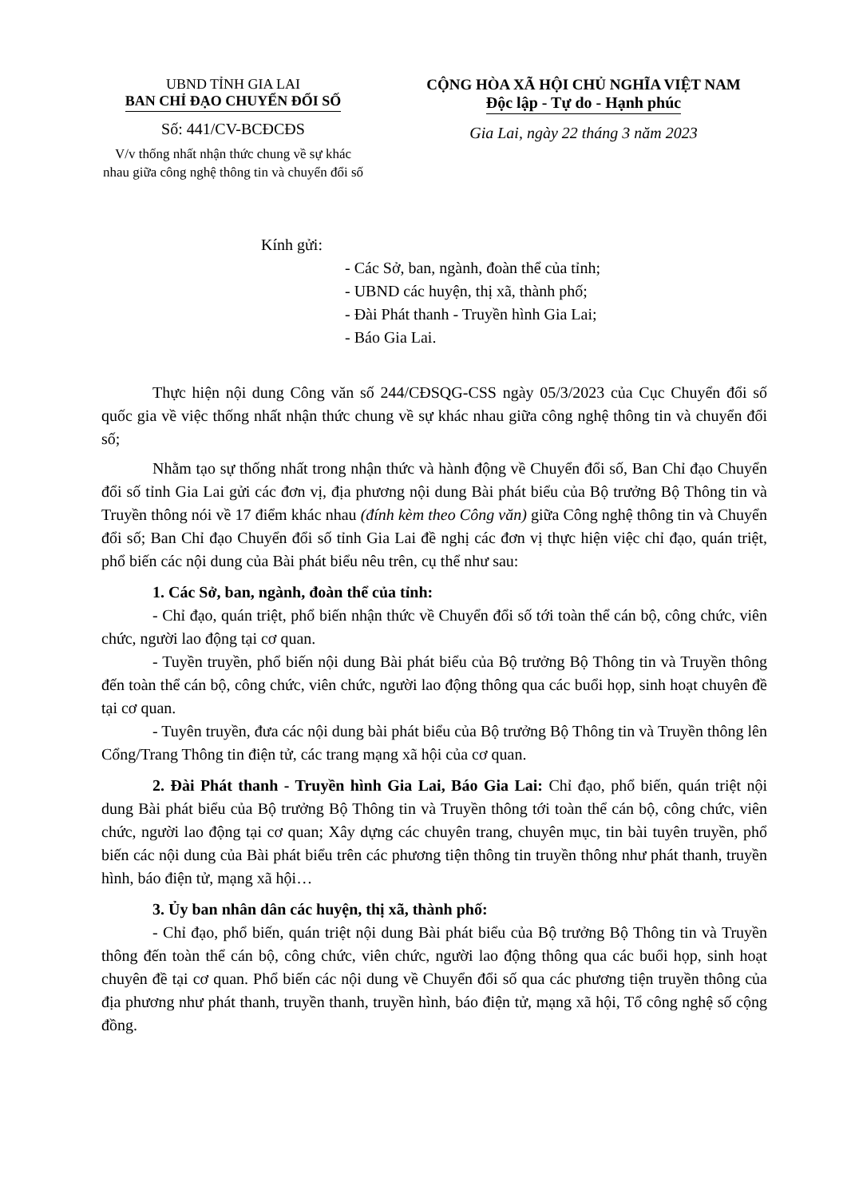UBND TỈNH GIA LAI
BAN CHỈ ĐẠO CHUYỂN ĐỔI SỐ
Số: 441/CV-BCĐCĐS
V/v thống nhất nhận thức chung về sự khác nhau giữa công nghệ thông tin và chuyển đổi số
CỘNG HÒA XÃ HỘI CHỦ NGHĨA VIỆT NAM
Độc lập - Tự do - Hạnh phúc
Gia Lai, ngày 22 tháng 3 năm 2023
Kính gửi:
- Các Sở, ban, ngành, đoàn thể của tỉnh;
- UBND các huyện, thị xã, thành phố;
- Đài Phát thanh - Truyền hình Gia Lai;
- Báo Gia Lai.
Thực hiện nội dung Công văn số 244/CĐSQG-CSS ngày 05/3/2023 của Cục Chuyển đổi số quốc gia về việc thống nhất nhận thức chung về sự khác nhau giữa công nghệ thông tin và chuyển đổi số;
Nhằm tạo sự thống nhất trong nhận thức và hành động về Chuyển đổi số, Ban Chỉ đạo Chuyển đổi số tỉnh Gia Lai gửi các đơn vị, địa phương nội dung Bài phát biểu của Bộ trưởng Bộ Thông tin và Truyền thông nói về 17 điểm khác nhau (đính kèm theo Công văn) giữa Công nghệ thông tin và Chuyển đổi số; Ban Chỉ đạo Chuyển đổi số tỉnh Gia Lai đề nghị các đơn vị thực hiện việc chỉ đạo, quán triệt, phổ biến các nội dung của Bài phát biểu nêu trên, cụ thể như sau:
1. Các Sở, ban, ngành, đoàn thể của tỉnh:
- Chỉ đạo, quán triệt, phổ biến nhận thức về Chuyển đổi số tới toàn thể cán bộ, công chức, viên chức, người lao động tại cơ quan.
- Tuyền truyền, phổ biến nội dung Bài phát biểu của Bộ trưởng Bộ Thông tin và Truyền thông đến toàn thể cán bộ, công chức, viên chức, người lao động thông qua các buổi họp, sinh hoạt chuyên đề tại cơ quan.
- Tuyên truyền, đưa các nội dung bài phát biểu của Bộ trưởng Bộ Thông tin và Truyền thông lên Cổng/Trang Thông tin điện tử, các trang mạng xã hội của cơ quan.
2. Đài Phát thanh - Truyền hình Gia Lai, Báo Gia Lai: Chỉ đạo, phổ biến, quán triệt nội dung Bài phát biểu của Bộ trưởng Bộ Thông tin và Truyền thông tới toàn thể cán bộ, công chức, viên chức, người lao động tại cơ quan; Xây dựng các chuyên trang, chuyên mục, tin bài tuyên truyền, phổ biến các nội dung của Bài phát biểu trên các phương tiện thông tin truyền thông như phát thanh, truyền hình, báo điện tử, mạng xã hội…
3. Ủy ban nhân dân các huyện, thị xã, thành phố:
- Chỉ đạo, phổ biến, quán triệt nội dung Bài phát biểu của Bộ trưởng Bộ Thông tin và Truyền thông đến toàn thể cán bộ, công chức, viên chức, người lao động thông qua các buổi họp, sinh hoạt chuyên đề tại cơ quan. Phổ biến các nội dung về Chuyển đổi số qua các phương tiện truyền thông của địa phương như phát thanh, truyền thanh, truyền hình, báo điện tử, mạng xã hội, Tổ công nghệ số cộng đồng.